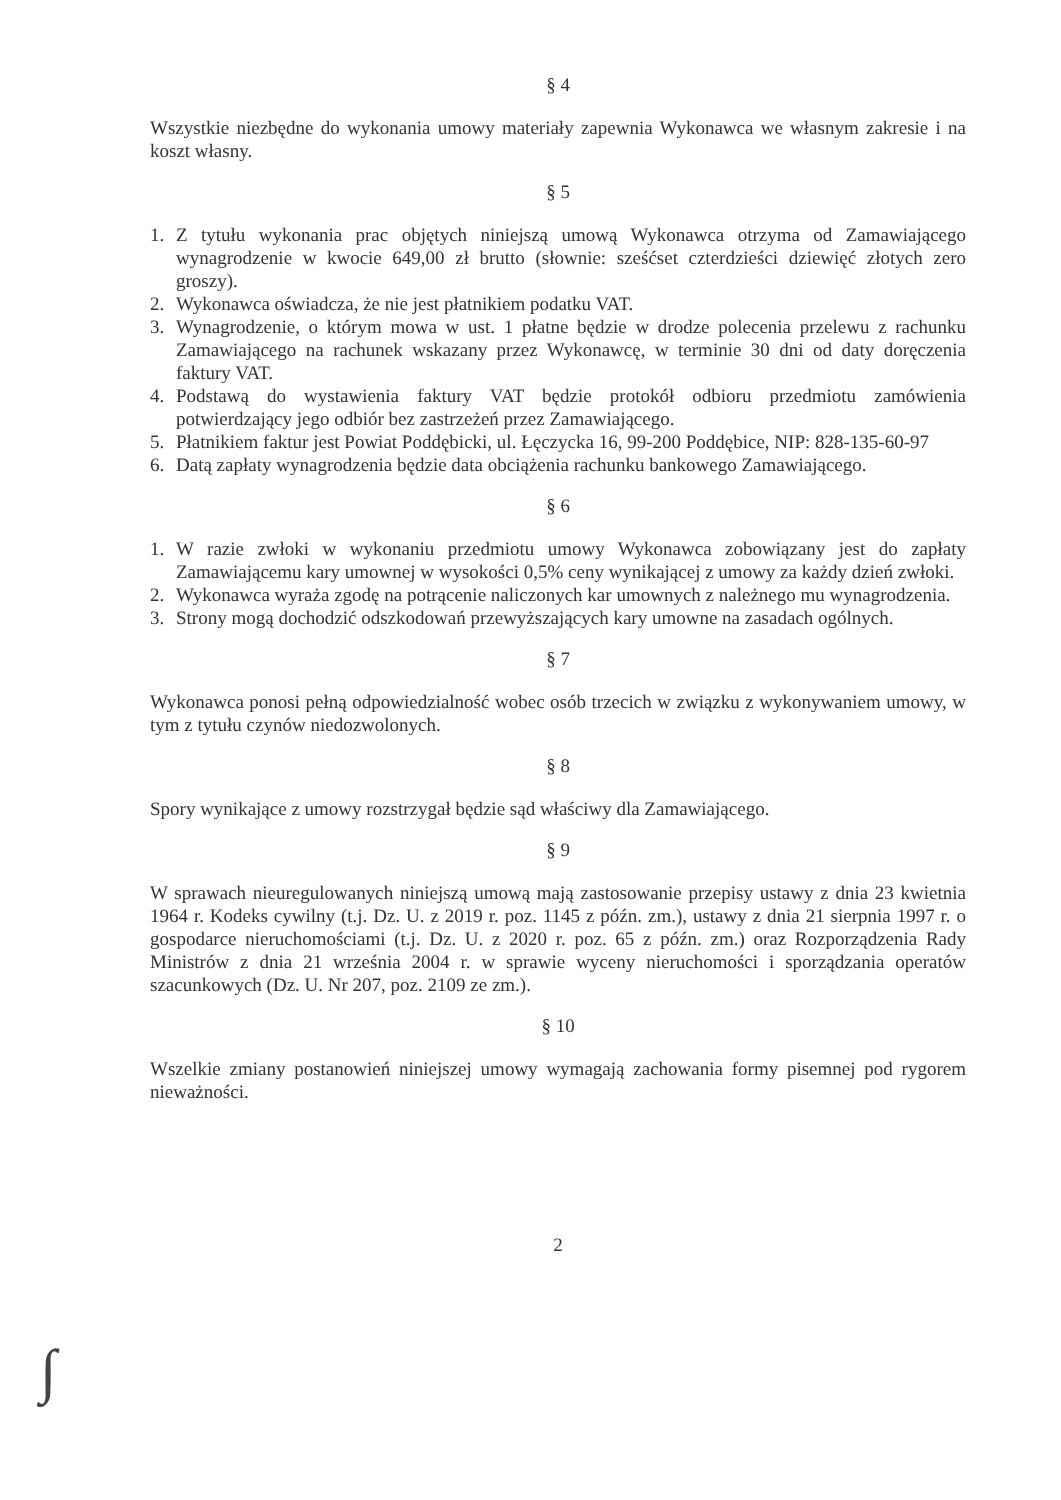§ 4
Wszystkie niezbędne do wykonania umowy materiały zapewnia Wykonawca we własnym zakresie i na koszt własny.
§ 5
1. Z tytułu wykonania prac objętych niniejszą umową Wykonawca otrzyma od Zamawiającego wynagrodzenie w kwocie 649,00 zł brutto (słownie: sześćset czterdzieści dziewięć złotych zero groszy).
2. Wykonawca oświadcza, że nie jest płatnikiem podatku VAT.
3. Wynagrodzenie, o którym mowa w ust. 1 płatne będzie w drodze polecenia przelewu z rachunku Zamawiającego na rachunek wskazany przez Wykonawcę, w terminie 30 dni od daty doręczenia faktury VAT.
4. Podstawą do wystawienia faktury VAT będzie protokół odbioru przedmiotu zamówienia potwierdzający jego odbiór bez zastrzeżeń przez Zamawiającego.
5. Płatnikiem faktur jest Powiat Poddębicki, ul. Łęczycka 16, 99-200 Poddębice, NIP: 828-135-60-97
6. Datą zapłaty wynagrodzenia będzie data obciążenia rachunku bankowego Zamawiającego.
§ 6
1. W razie zwłoki w wykonaniu przedmiotu umowy Wykonawca zobowiązany jest do zapłaty Zamawiającemu kary umownej w wysokości 0,5% ceny wynikającej z umowy za każdy dzień zwłoki.
2. Wykonawca wyraża zgodę na potrącenie naliczonych kar umownych z należnego mu wynagrodzenia.
3. Strony mogą dochodzić odszkodowań przewyższających kary umowne na zasadach ogólnych.
§ 7
Wykonawca ponosi pełną odpowiedzialność wobec osób trzecich w związku z wykonywaniem umowy, w tym z tytułu czynów niedozwolonych.
§ 8
Spory wynikające z umowy rozstrzygał będzie sąd właściwy dla Zamawiającego.
§ 9
W sprawach nieuregulowanych niniejszą umową mają zastosowanie przepisy ustawy z dnia 23 kwietnia 1964 r. Kodeks cywilny (t.j. Dz. U. z 2019 r. poz. 1145 z późn. zm.), ustawy z dnia 21 sierpnia 1997 r. o gospodarce nieruchomościami (t.j. Dz. U. z 2020 r. poz. 65 z późn. zm.) oraz Rozporządzenia Rady Ministrów z dnia 21 września 2004 r. w sprawie wyceny nieruchomości i sporządzania operatów szacunkowych (Dz. U. Nr 207, poz. 2109 ze zm.).
§ 10
Wszelkie zmiany postanowień niniejszej umowy wymagają zachowania formy pisemnej pod rygorem nieważności.
2
∫